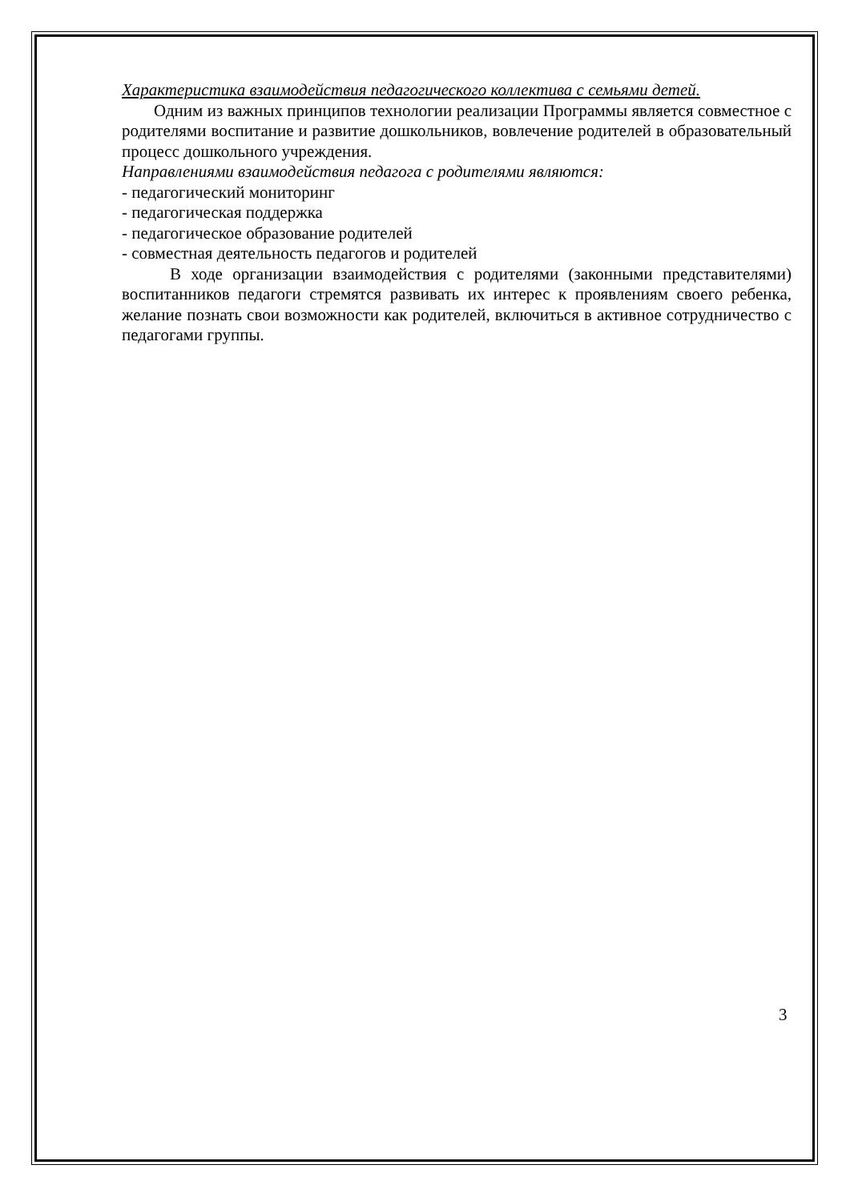Характеристика взаимодействия педагогического коллектива с семьями детей.
Одним из важных принципов технологии реализации Программы является совместное с родителями воспитание и развитие дошкольников, вовлечение родителей в образовательный процесс дошкольного учреждения.
Направлениями взаимодействия педагога с родителями являются:
- педагогический мониторинг
- педагогическая поддержка
- педагогическое образование родителей
- совместная деятельность педагогов и родителей
В ходе организации взаимодействия с родителями (законными представителями) воспитанников педагоги стремятся развивать их интерес к проявлениям своего ребенка, желание познать свои возможности как родителей, включиться в активное сотрудничество с педагогами группы.
3